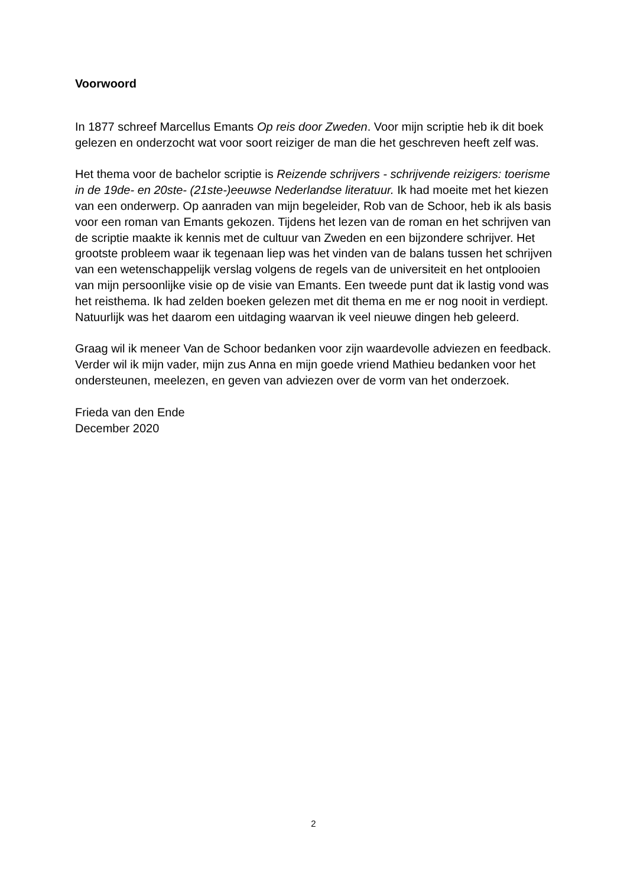Voorwoord
In 1877 schreef Marcellus Emants Op reis door Zweden. Voor mijn scriptie heb ik dit boek gelezen en onderzocht wat voor soort reiziger de man die het geschreven heeft zelf was.
Het thema voor de bachelor scriptie is Reizende schrijvers - schrijvende reizigers: toerisme in de 19de- en 20ste- (21ste-)eeuwse Nederlandse literatuur. Ik had moeite met het kiezen van een onderwerp. Op aanraden van mijn begeleider, Rob van de Schoor, heb ik als basis voor een roman van Emants gekozen. Tijdens het lezen van de roman en het schrijven van de scriptie maakte ik kennis met de cultuur van Zweden en een bijzondere schrijver. Het grootste probleem waar ik tegenaan liep was het vinden van de balans tussen het schrijven van een wetenschappelijk verslag volgens de regels van de universiteit en het ontplooien van mijn persoonlijke visie op de visie van Emants. Een tweede punt dat ik lastig vond was het reisthema. Ik had zelden boeken gelezen met dit thema en me er nog nooit in verdiept. Natuurlijk was het daarom een uitdaging waarvan ik veel nieuwe dingen heb geleerd.
Graag wil ik meneer Van de Schoor bedanken voor zijn waardevolle adviezen en feedback. Verder wil ik mijn vader, mijn zus Anna en mijn goede vriend Mathieu bedanken voor het ondersteunen, meelezen, en geven van adviezen over de vorm van het onderzoek.
Frieda van den Ende
December 2020
2